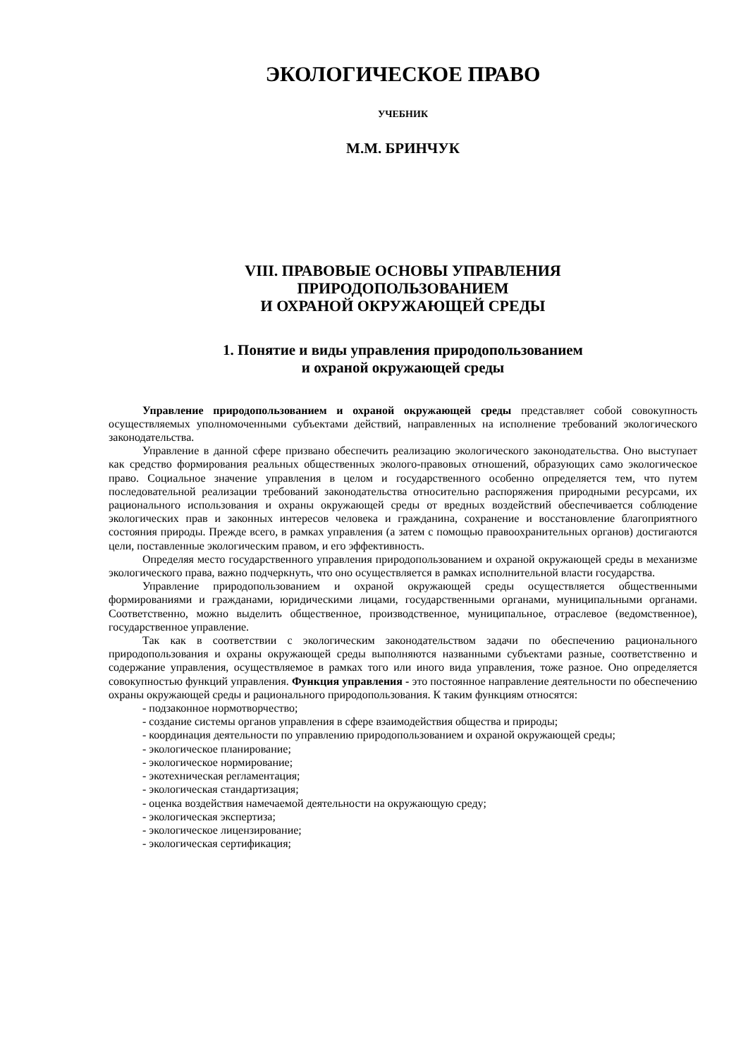ЭКОЛОГИЧЕСКОЕ ПРАВО
УЧЕБНИК
М.М. БРИНЧУК
VIII. ПРАВОВЫЕ ОСНОВЫ УПРАВЛЕНИЯ
ПРИРОДОПОЛЬЗОВАНИЕМ
И ОХРАНОЙ ОКРУЖАЮЩЕЙ СРЕДЫ
1. Понятие и виды управления природопользованием
и охраной окружающей среды
Управление природопользованием и охраной окружающей среды представляет собой совокупность осуществляемых уполномоченными субъектами действий, направленных на исполнение требований экологического законодательства.
Управление в данной сфере призвано обеспечить реализацию экологического законодательства. Оно выступает как средство формирования реальных общественных эколого-правовых отношений, образующих само экологическое право. Социальное значение управления в целом и государственного особенно определяется тем, что путем последовательной реализации требований законодательства относительно распоряжения природными ресурсами, их рационального использования и охраны окружающей среды от вредных воздействий обеспечивается соблюдение экологических прав и законных интересов человека и гражданина, сохранение и восстановление благоприятного состояния природы. Прежде всего, в рамках управления (а затем с помощью правоохранительных органов) достигаются цели, поставленные экологическим правом, и его эффективность.
Определяя место государственного управления природопользованием и охраной окружающей среды в механизме экологического права, важно подчеркнуть, что оно осуществляется в рамках исполнительной власти государства.
Управление природопользованием и охраной окружающей среды осуществляется общественными формированиями и гражданами, юридическими лицами, государственными органами, муниципальными органами. Соответственно, можно выделить общественное, производственное, муниципальное, отраслевое (ведомственное), государственное управление.
Так как в соответствии с экологическим законодательством задачи по обеспечению рационального природопользования и охраны окружающей среды выполняются названными субъектами разные, соответственно и содержание управления, осуществляемое в рамках того или иного вида управления, тоже разное. Оно определяется совокупностью функций управления. Функция управления - это постоянное направление деятельности по обеспечению охраны окружающей среды и рационального природопользования. К таким функциям относятся:
- подзаконное нормотворчество;
- создание системы органов управления в сфере взаимодействия общества и природы;
- координация деятельности по управлению природопользованием и охраной окружающей среды;
- экологическое планирование;
- экологическое нормирование;
- экотехническая регламентация;
- экологическая стандартизация;
- оценка воздействия намечаемой деятельности на окружающую среду;
- экологическая экспертиза;
- экологическое лицензирование;
- экологическая сертификация;